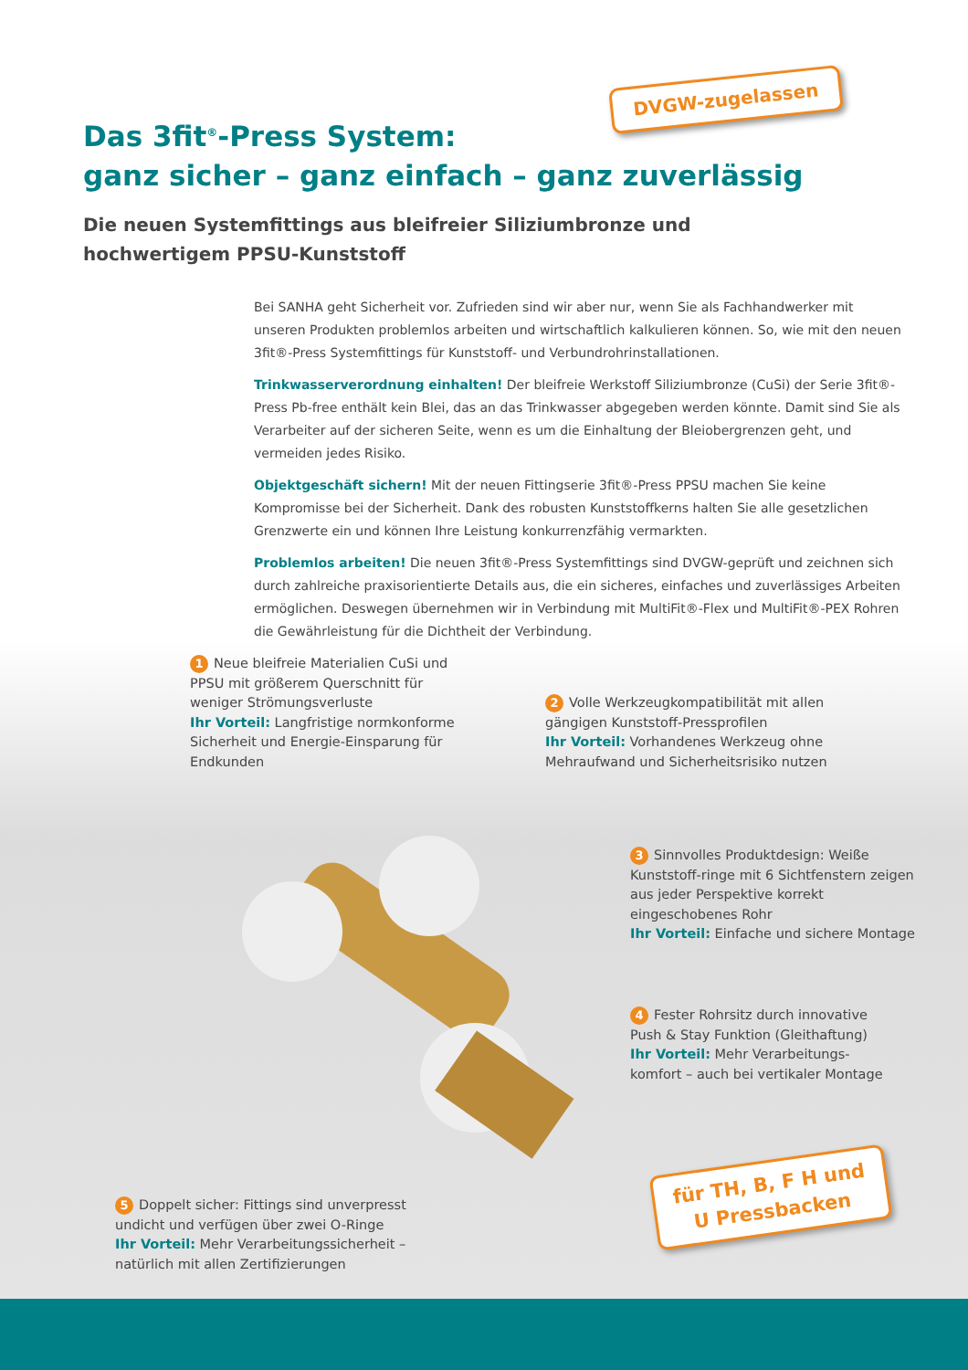Das 3fit<sup>®</sup>-Press System:
ganz sicher – ganz einfach – ganz zuverlässig
Die neuen Systemfittings aus bleifreier Siliziumbronze und
hochwertigem PPSU-Kunststoff
Bei SANHA geht Sicherheit vor. Zufrieden sind wir aber nur, wenn Sie als Fachhandwerker mit unseren Produkten problemlos arbeiten und wirtschaftlich kalkulieren können. So, wie mit den neuen 3fit®-Press Systemfittings für Kunststoff- und Verbundrohrinstallationen.
Trinkwasserverordnung einhalten! Der bleifreie Werkstoff Siliziumbronze (CuSi) der Serie 3fit®-Press Pb-free enthält kein Blei, das an das Trinkwasser abgegeben werden könnte. Damit sind Sie als Verarbeiter auf der sicheren Seite, wenn es um die Einhaltung der Bleiobergrenzen geht, und vermeiden jedes Risiko.
Objektgeschäft sichern! Mit der neuen Fittingserie 3fit®-Press PPSU machen Sie keine Kompromisse bei der Sicherheit. Dank des robusten Kunststoffkerns halten Sie alle gesetzlichen Grenzwerte ein und können Ihre Leistung konkurrenzfähig vermarkten.
Problemlos arbeiten! Die neuen 3fit®-Press Systemfittings sind DVGW-geprüft und zeichnen sich durch zahlreiche praxisorientierte Details aus, die ein sicheres, einfaches und zuverlässiges Arbeiten ermöglichen. Deswegen übernehmen wir in Verbindung mit MultiFit®-Flex und MultiFit®-PEX Rohren die Gewährleistung für die Dichtheit der Verbindung.
DVGW-zugelassen
1 Neue bleifreie Materialien CuSi und PPSU mit größerem Querschnitt für weniger Strömungsverluste
Ihr Vorteil: Langfristige normkonforme Sicherheit und Energie-Einsparung für Endkunden
2 Volle Werkzeugkompatibilität mit allen gängigen Kunststoff-Pressprofilen
Ihr Vorteil: Vorhandenes Werkzeug ohne Mehraufwand und Sicherheitsrisiko nutzen
3 Sinnvolles Produktdesign: Weiße Kunststoff-ringe mit 6 Sichtfenstern zeigen aus jeder Perspektive korrekt eingeschobenes Rohr
Ihr Vorteil: Einfache und sichere Montage
4 Fester Rohrsitz durch innovative Push & Stay Funktion (Gleithaftung)
Ihr Vorteil: Mehr Verarbeitungs-komfort – auch bei vertikaler Montage
5 Doppelt sicher: Fittings sind unverpresst undicht und verfügen über zwei O-Ringe
Ihr Vorteil: Mehr Verarbeitungssicherheit – natürlich mit allen Zertifizierungen
für TH, B, F H und
U Pressbacken